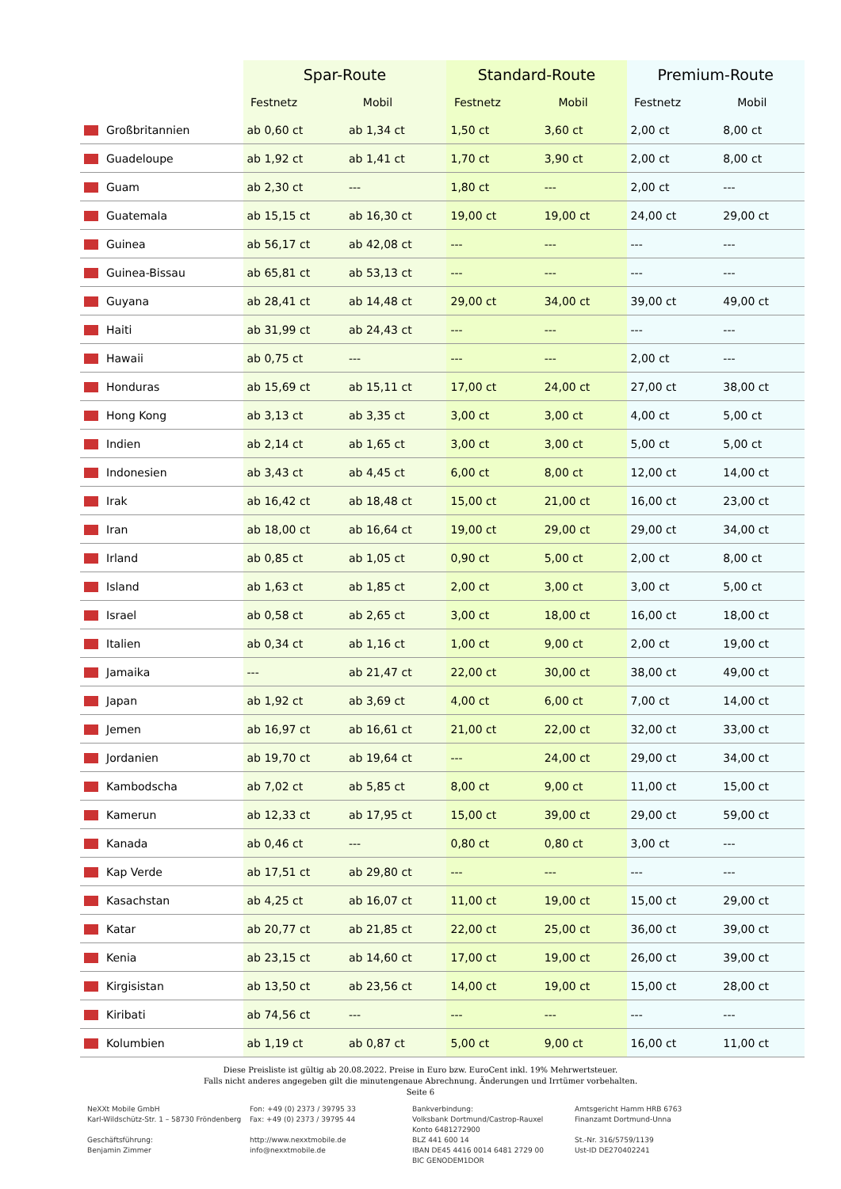| | Spar-Route | | Standard-Route | | Premium-Route | |
| --- | --- | --- | --- | --- | --- | --- |
| | Festnetz | Mobil | Festnetz | Mobil | Festnetz | Mobil |
| Großbritannien | ab 0,60 ct | ab 1,34 ct | 1,50 ct | 3,60 ct | 2,00 ct | 8,00 ct |
| Guadeloupe | ab 1,92 ct | ab 1,41 ct | 1,70 ct | 3,90 ct | 2,00 ct | 8,00 ct |
| Guam | ab 2,30 ct | --- | 1,80 ct | --- | 2,00 ct | --- |
| Guatemala | ab 15,15 ct | ab 16,30 ct | 19,00 ct | 19,00 ct | 24,00 ct | 29,00 ct |
| Guinea | ab 56,17 ct | ab 42,08 ct | --- | --- | --- | --- |
| Guinea-Bissau | ab 65,81 ct | ab 53,13 ct | --- | --- | --- | --- |
| Guyana | ab 28,41 ct | ab 14,48 ct | 29,00 ct | 34,00 ct | 39,00 ct | 49,00 ct |
| Haiti | ab 31,99 ct | ab 24,43 ct | --- | --- | --- | --- |
| Hawaii | ab 0,75 ct | --- | --- | --- | 2,00 ct | --- |
| Honduras | ab 15,69 ct | ab 15,11 ct | 17,00 ct | 24,00 ct | 27,00 ct | 38,00 ct |
| Hong Kong | ab 3,13 ct | ab 3,35 ct | 3,00 ct | 3,00 ct | 4,00 ct | 5,00 ct |
| Indien | ab 2,14 ct | ab 1,65 ct | 3,00 ct | 3,00 ct | 5,00 ct | 5,00 ct |
| Indonesien | ab 3,43 ct | ab 4,45 ct | 6,00 ct | 8,00 ct | 12,00 ct | 14,00 ct |
| Irak | ab 16,42 ct | ab 18,48 ct | 15,00 ct | 21,00 ct | 16,00 ct | 23,00 ct |
| Iran | ab 18,00 ct | ab 16,64 ct | 19,00 ct | 29,00 ct | 29,00 ct | 34,00 ct |
| Irland | ab 0,85 ct | ab 1,05 ct | 0,90 ct | 5,00 ct | 2,00 ct | 8,00 ct |
| Island | ab 1,63 ct | ab 1,85 ct | 2,00 ct | 3,00 ct | 3,00 ct | 5,00 ct |
| Israel | ab 0,58 ct | ab 2,65 ct | 3,00 ct | 18,00 ct | 16,00 ct | 18,00 ct |
| Italien | ab 0,34 ct | ab 1,16 ct | 1,00 ct | 9,00 ct | 2,00 ct | 19,00 ct |
| Jamaika | --- | ab 21,47 ct | 22,00 ct | 30,00 ct | 38,00 ct | 49,00 ct |
| Japan | ab 1,92 ct | ab 3,69 ct | 4,00 ct | 6,00 ct | 7,00 ct | 14,00 ct |
| Jemen | ab 16,97 ct | ab 16,61 ct | 21,00 ct | 22,00 ct | 32,00 ct | 33,00 ct |
| Jordanien | ab 19,70 ct | ab 19,64 ct | --- | 24,00 ct | 29,00 ct | 34,00 ct |
| Kambodscha | ab 7,02 ct | ab 5,85 ct | 8,00 ct | 9,00 ct | 11,00 ct | 15,00 ct |
| Kamerun | ab 12,33 ct | ab 17,95 ct | 15,00 ct | 39,00 ct | 29,00 ct | 59,00 ct |
| Kanada | ab 0,46 ct | --- | 0,80 ct | 0,80 ct | 3,00 ct | --- |
| Kap Verde | ab 17,51 ct | ab 29,80 ct | --- | --- | --- | --- |
| Kasachstan | ab 4,25 ct | ab 16,07 ct | 11,00 ct | 19,00 ct | 15,00 ct | 29,00 ct |
| Katar | ab 20,77 ct | ab 21,85 ct | 22,00 ct | 25,00 ct | 36,00 ct | 39,00 ct |
| Kenia | ab 23,15 ct | ab 14,60 ct | 17,00 ct | 19,00 ct | 26,00 ct | 39,00 ct |
| Kirgisistan | ab 13,50 ct | ab 23,56 ct | 14,00 ct | 19,00 ct | 15,00 ct | 28,00 ct |
| Kiribati | ab 74,56 ct | --- | --- | --- | --- | --- |
| Kolumbien | ab 1,19 ct | ab 0,87 ct | 5,00 ct | 9,00 ct | 16,00 ct | 11,00 ct |
Diese Preisliste ist gültig ab 20.08.2022. Preise in Euro bzw. EuroCent inkl. 19% Mehrwertsteuer.
Falls nicht anderes angegeben gilt die minutengenaue Abrechnung. Änderungen und Irrtümer vorbehalten.
Seite 6
NeXXt Mobile GmbH
Karl-Wildschütz-Str. 1 – 58730 Fröndenberg
Geschäftsführung:
Benjamin Zimmer
Fon: +49 (0) 2373 / 39795 33
Fax: +49 (0) 2373 / 39795 44
http://www.nexxtmobile.de
info@nexxtmobile.de
Bankverbindung:
Volksbank Dortmund/Castrop-Rauxel
Konto 6481272900
BLZ 441 600 14
IBAN DE45 4416 0014 6481 2729 00
BIC GENODEM1DOR
Amtsgericht Hamm HRB 6763
Finanzamt Dortmund-Unna
St.-Nr. 316/5759/1139
Ust-ID DE270402241